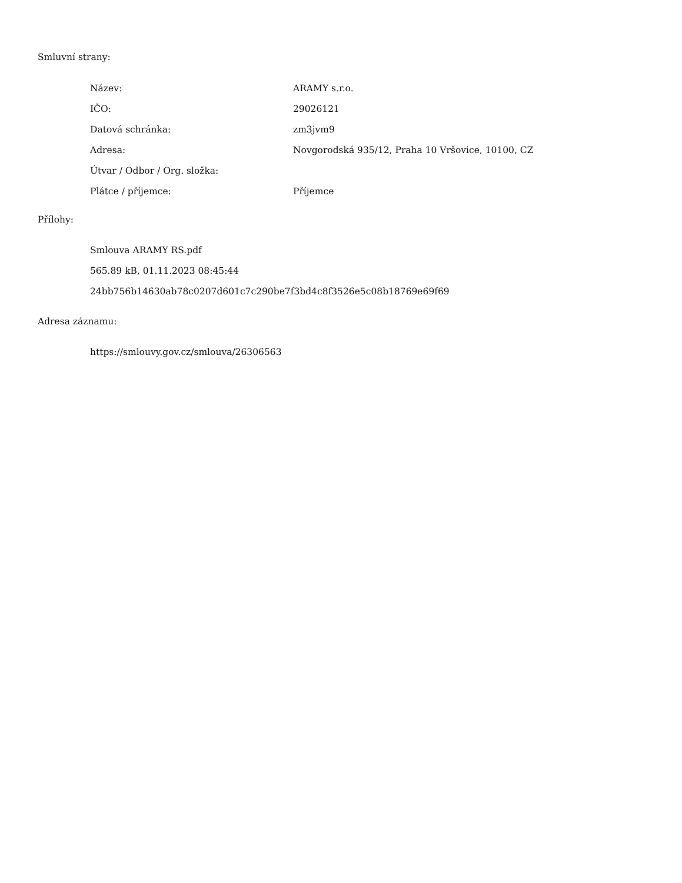Smluvní strany:
| Název: | ARAMY s.r.o. |
| IČO: | 29026121 |
| Datová schránka: | zm3jvm9 |
| Adresa: | Novgorodská 935/12, Praha 10 Vršovice, 10100, CZ |
| Útvar / Odbor / Org. složka: | |
| Plátce / příjemce: | Příjemce |
Přílohy:
Smlouva ARAMY RS.pdf
565.89 kB, 01.11.2023 08:45:44
24bb756b14630ab78c0207d601c7c290be7f3bd4c8f3526e5c08b18769e69f69
Adresa záznamu:
https://smlouvy.gov.cz/smlouva/26306563